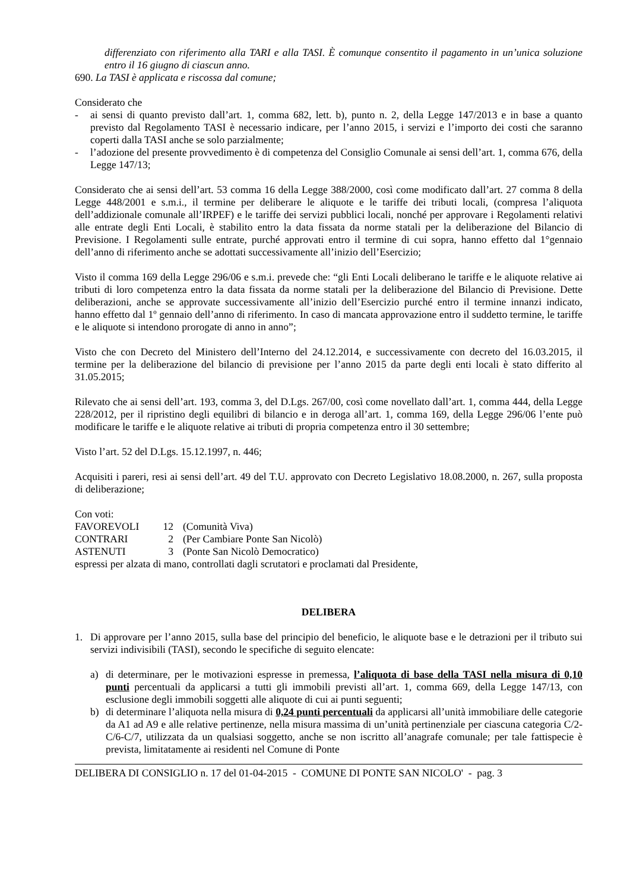differenziato con riferimento alla TARI e alla TASI. È comunque consentito il pagamento in un’unica soluzione entro il 16 giugno di ciascun anno.
690. La TASI è applicata e riscossa dal comune;
Considerato che
- ai sensi di quanto previsto dall’art. 1, comma 682, lett. b), punto n. 2, della Legge 147/2013 e in base a quanto previsto dal Regolamento TASI è necessario indicare, per l’anno 2015, i servizi e l’importo dei costi che saranno coperti dalla TASI anche se solo parzialmente;
- l’adozione del presente provvedimento è di competenza del Consiglio Comunale ai sensi dell’art. 1, comma 676, della Legge 147/13;
Considerato che ai sensi dell’art. 53 comma 16 della Legge 388/2000, così come modificato dall’art. 27 comma 8 della Legge 448/2001 e s.m.i., il termine per deliberare le aliquote e le tariffe dei tributi locali, (compresa l’aliquota dell’addizionale comunale all’IRPEF) e le tariffe dei servizi pubblici locali, nonché per approvare i Regolamenti relativi alle entrate degli Enti Locali, è stabilito entro la data fissata da norme statali per la deliberazione del Bilancio di Previsione. I Regolamenti sulle entrate, purché approvati entro il termine di cui sopra, hanno effetto dal 1°gennaio dell’anno di riferimento anche se adottati successivamente all’inizio dell’Esercizio;
Visto il comma 169 della Legge 296/06 e s.m.i. prevede che: “gli Enti Locali deliberano le tariffe e le aliquote relative ai tributi di loro competenza entro la data fissata da norme statali per la deliberazione del Bilancio di Previsione. Dette deliberazioni, anche se approvate successivamente all’inizio dell’Esercizio purché entro il termine innanzi indicato, hanno effetto dal 1º gennaio dell’anno di riferimento. In caso di mancata approvazione entro il suddetto termine, le tariffe e le aliquote si intendono prorogate di anno in anno”;
Visto che con Decreto del Ministero dell’Interno del 24.12.2014, e successivamente con decreto del 16.03.2015, il termine per la deliberazione del bilancio di previsione per l’anno 2015 da parte degli enti locali è stato differito al 31.05.2015;
Rilevato che ai sensi dell’art. 193, comma 3, del D.Lgs. 267/00, così come novellato dall’art. 1, comma 444, della Legge 228/2012, per il ripristino degli equilibri di bilancio e in deroga all’art. 1, comma 169, della Legge 296/06 l’ente può modificare le tariffe e le aliquote relative ai tributi di propria competenza entro il 30 settembre;
Visto l’art. 52 del D.Lgs. 15.12.1997, n. 446;
Acquisiti i pareri, resi ai sensi dell’art. 49 del T.U. approvato con Decreto Legislativo 18.08.2000, n. 267, sulla proposta di deliberazione;
Con voti:
| FAVOREVOLI | 12 | (Comunità Viva) |
| CONTRARI | 2 | (Per Cambiare Ponte San Nicolò) |
| ASTENUTI | 3 | (Ponte San Nicolò Democratico) |
espressi per alzata di mano, controllati dagli scrutatori e proclamati dal Presidente,
DELIBERA
1. Di approvare per l’anno 2015, sulla base del principio del beneficio, le aliquote base e le detrazioni per il tributo sui servizi indivisibili (TASI), secondo le specifiche di seguito elencate:
a) di determinare, per le motivazioni espresse in premessa, l’aliquota di base della TASI nella misura di 0,10 punti percentuali da applicarsi a tutti gli immobili previsti all’art. 1, comma 669, della Legge 147/13, con esclusione degli immobili soggetti alle aliquote di cui ai punti seguenti;
b) di determinare l’aliquota nella misura di 0,24 punti percentuali da applicarsi all’unità immobiliare delle categorie da A1 ad A9 e alle relative pertinenze, nella misura massima di un’unità pertinenziale per ciascuna categoria C/2-C/6-C/7, utilizzata da un qualsiasi soggetto, anche se non iscritto all’anagrafe comunale; per tale fattispecie è prevista, limitatamente ai residenti nel Comune di Ponte
DELIBERA DI CONSIGLIO n. 17 del 01-04-2015 - COMUNE DI PONTE SAN NICOLO' - pag. 3